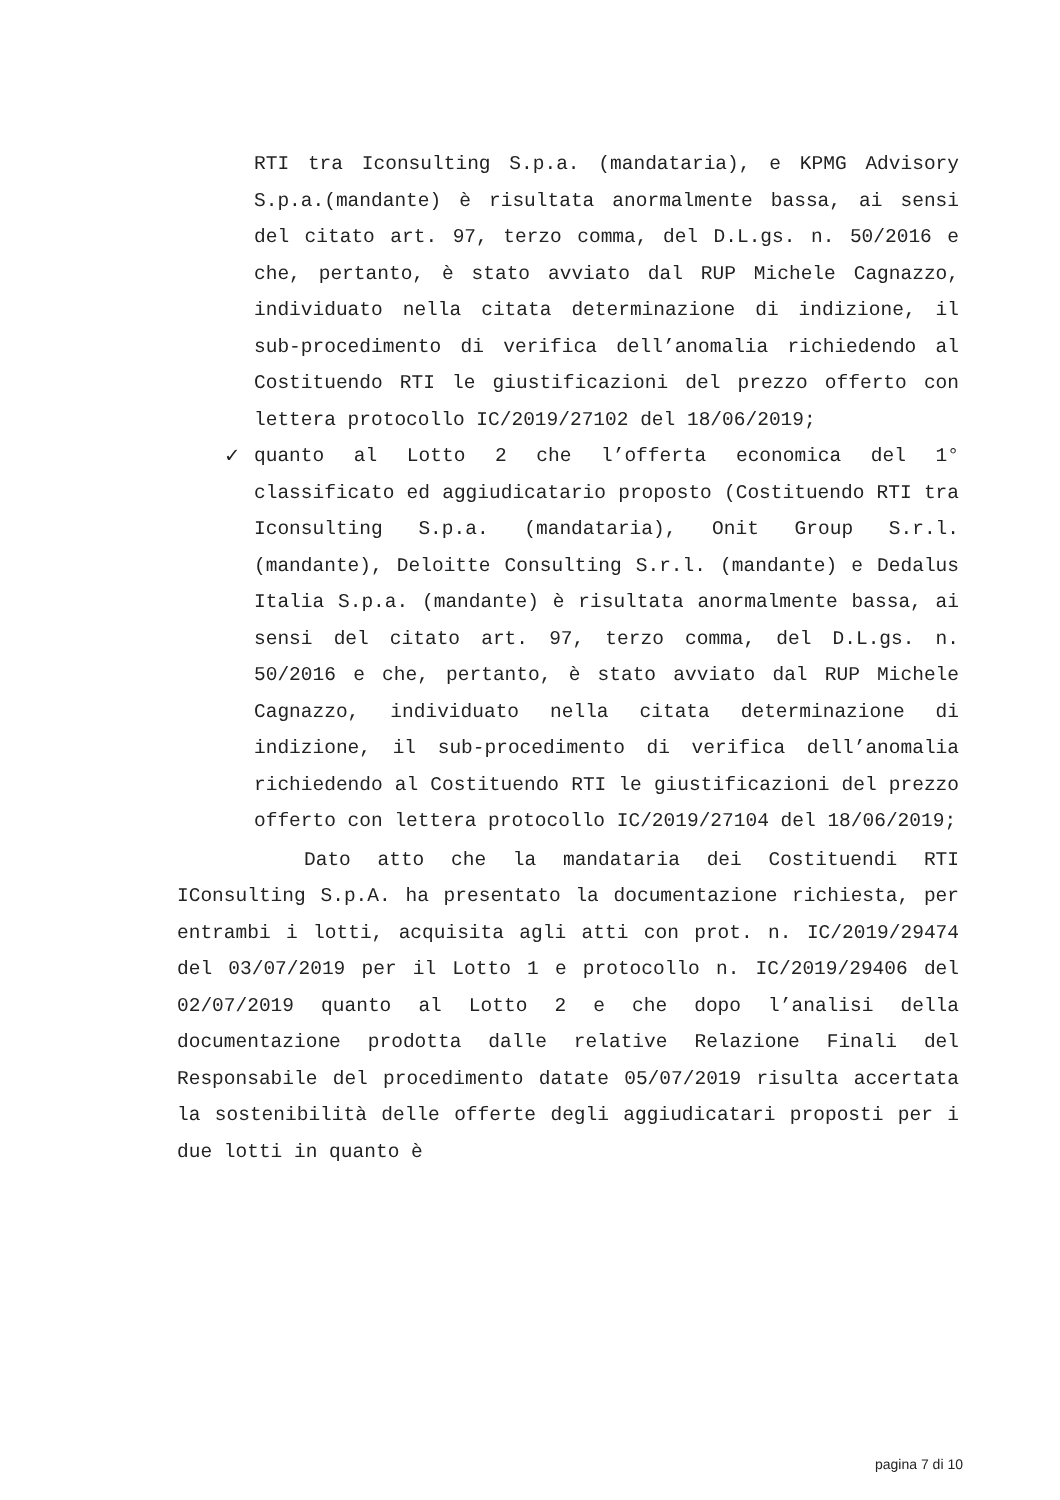RTI tra Iconsulting S.p.a. (mandataria), e KPMG Advisory S.p.a.(mandante) è risultata anormalmente bassa, ai sensi del citato art. 97, terzo comma, del D.L.gs. n. 50/2016 e che, pertanto, è stato avviato dal RUP Michele Cagnazzo, individuato nella citata determinazione di indizione, il sub-procedimento di verifica dell’anomalia richiedendo al Costituendo RTI le giustificazioni del prezzo offerto con lettera protocollo IC/2019/27102 del 18/06/2019;
✓ quanto al Lotto 2 che l’offerta economica del 1° classificato ed aggiudicatario proposto (Costituendo RTI tra Iconsulting S.p.a. (mandataria), Onit Group S.r.l. (mandante), Deloitte Consulting S.r.l. (mandante) e Dedalus Italia S.p.a. (mandante) è risultata anormalmente bassa, ai sensi del citato art. 97, terzo comma, del D.L.gs. n. 50/2016 e che, pertanto, è stato avviato dal RUP Michele Cagnazzo, individuato nella citata determinazione di indizione, il sub-procedimento di verifica dell’anomalia richiedendo al Costituendo RTI le giustificazioni del prezzo offerto con lettera protocollo IC/2019/27104 del 18/06/2019;
Dato atto che la mandataria dei Costituendi RTI IConsulting S.p.A. ha presentato la documentazione richiesta, per entrambi i lotti, acquisita agli atti con prot. n. IC/2019/29474 del 03/07/2019 per il Lotto 1 e protocollo n. IC/2019/29406 del 02/07/2019 quanto al Lotto 2 e che dopo l’analisi della documentazione prodotta dalle relative Relazione Finali del Responsabile del procedimento datate 05/07/2019 risulta accertata la sostenibilità delle offerte degli aggiudicatari proposti per i due lotti in quanto è
pagina 7 di 10